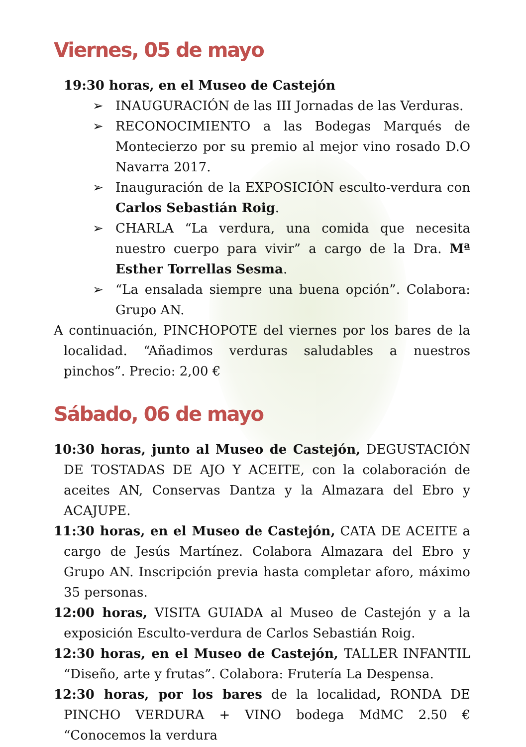Viernes, 05 de mayo
19:30 horas, en el Museo de Castejón
➢ INAUGURACIÓN de las III Jornadas de las Verduras.
➢ RECONOCIMIENTO a las Bodegas Marqués de Montecierzo por su premio al mejor vino rosado D.O Navarra 2017.
➢ Inauguración de la EXPOSICIÓN esculto-verdura con Carlos Sebastián Roig.
➢ CHARLA “La verdura, una comida que necesita nuestro cuerpo para vivir” a cargo de la Dra. Mª Esther Torrellas Sesma.
➢ “La ensalada siempre una buena opción”. Colabora: Grupo AN.
A continuación, PINCHOPOTE del viernes por los bares de la localidad. “Añadimos verduras saludables a nuestros pinchos”. Precio: 2,00 €
Sábado, 06 de mayo
10:30 horas, junto al Museo de Castejón, DEGUSTACIÓN DE TOSTADAS DE AJO Y ACEITE, con la colaboración de aceites AN, Conservas Dantza y la Almazara del Ebro y ACAJUPE.
11:30 horas, en el Museo de Castejón, CATA DE ACEITE a cargo de Jesús Martínez. Colabora Almazara del Ebro y Grupo AN. Inscripción previa hasta completar aforo, máximo 35 personas.
12:00 horas, VISITA GUIADA al Museo de Castejón y a la exposición Esculto-verdura de Carlos Sebastián Roig.
12:30 horas, en el Museo de Castejón, TALLER INFANTIL “Diseño, arte y frutas”. Colabora: Frutería La Despensa.
12:30 horas, por los bares de la localidad, RONDA DE PINCHO VERDURA + VINO bodega MdMC 2.50 € “Conocemos la verdura